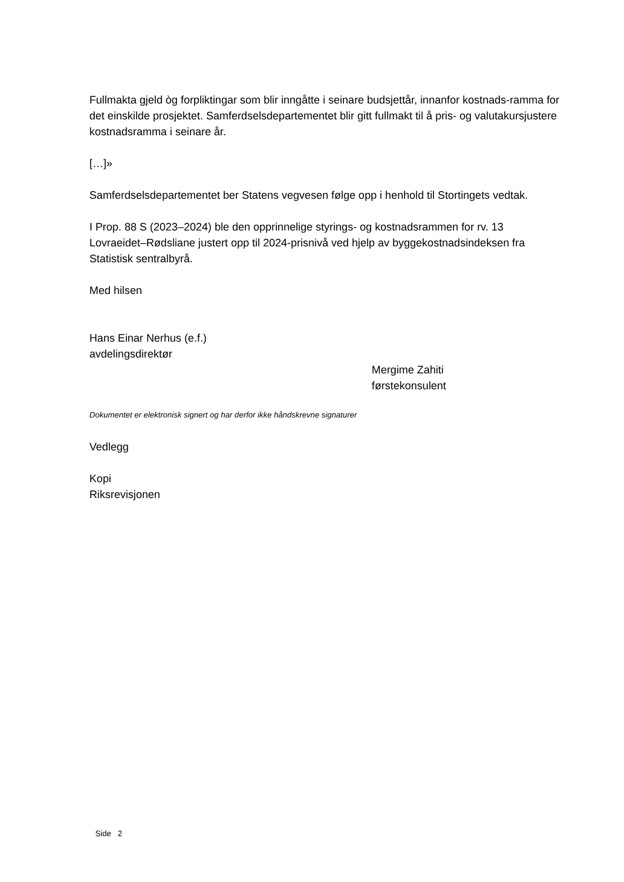Fullmakta gjeld òg forpliktingar som blir inngåtte i seinare budsjettår, innanfor kostnads-ramma for det einskilde prosjektet. Samferdselsdepartementet blir gitt fullmakt til å pris- og valutakursjustere kostnadsramma i seinare år.
[…]»
Samferdselsdepartementet ber Statens vegvesen følge opp i henhold til Stortingets vedtak.
I Prop. 88 S (2023–2024) ble den opprinnelige styrings- og kostnadsrammen for rv. 13 Lovraeidet–Rødsliane justert opp til 2024-prisnivå ved hjelp av byggekostnadsindeksen fra Statistisk sentralbyrå.
Med hilsen
Hans Einar Nerhus (e.f.)
avdelingsdirektør
Mergime Zahiti
førstekonsulent
Dokumentet er elektronisk signert og har derfor ikke håndskrevne signaturer
Vedlegg
Kopi
Riksrevisjonen
Side 2